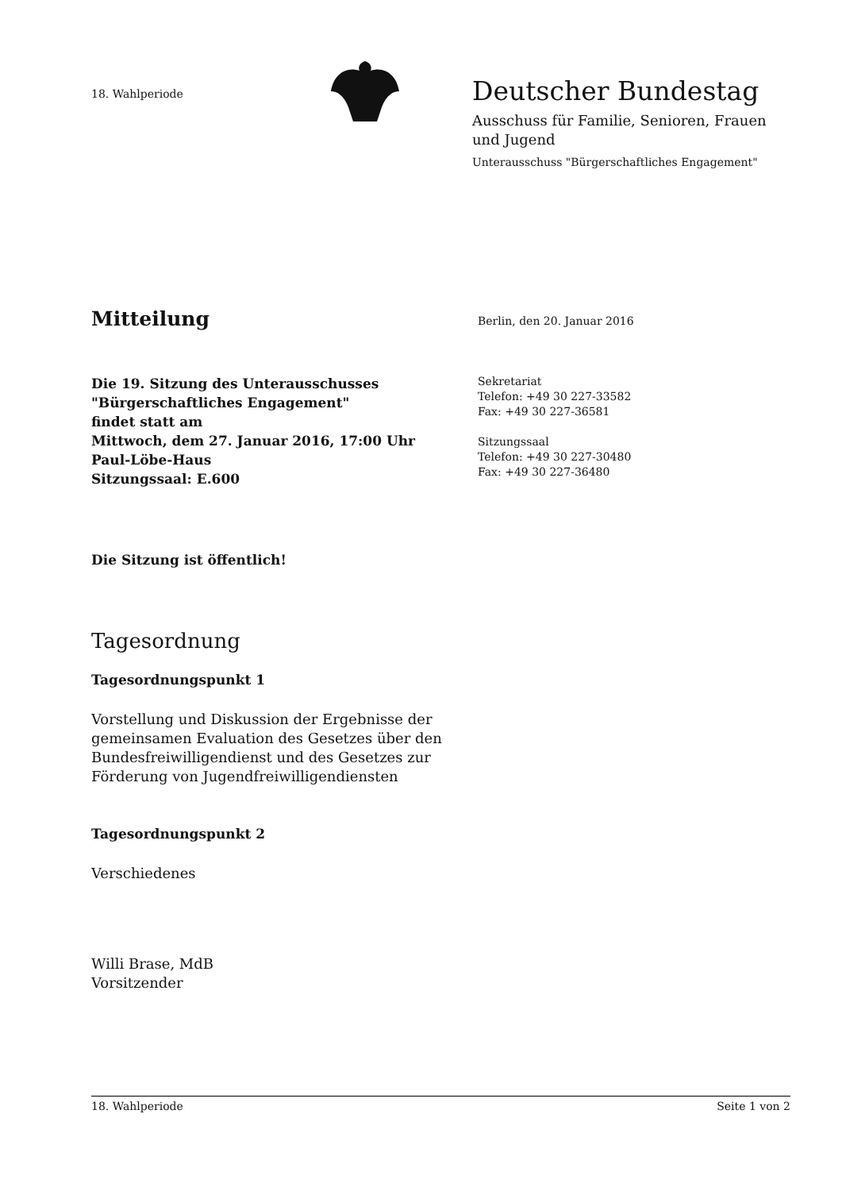18. Wahlperiode
Deutscher Bundestag
Ausschuss für Familie, Senioren, Frauen
und Jugend
Unterausschuss "Bürgerschaftliches Engagement"
Mitteilung
Berlin, den 20. Januar 2016
Die 19. Sitzung des Unterausschusses
"Bürgerschaftliches Engagement"
findet statt am
Mittwoch, dem 27. Januar 2016, 17:00 Uhr
Paul-Löbe-Haus
Sitzungssaal: E.600
Sekretariat
Telefon: +49 30 227-33582
Fax: +49 30 227-36581
Sitzungssaal
Telefon: +49 30 227-30480
Fax: +49 30 227-36480
Die Sitzung ist öffentlich!
Tagesordnung
Tagesordnungspunkt 1
Vorstellung und Diskussion der Ergebnisse der
gemeinsamen Evaluation des Gesetzes über den
Bundesfreiwilligendienst und des Gesetzes zur
Förderung von Jugendfreiwilligendiensten
Tagesordnungspunkt 2
Verschiedenes
Willi Brase, MdB
Vorsitzender
18. Wahlperiode Seite 1 von 2